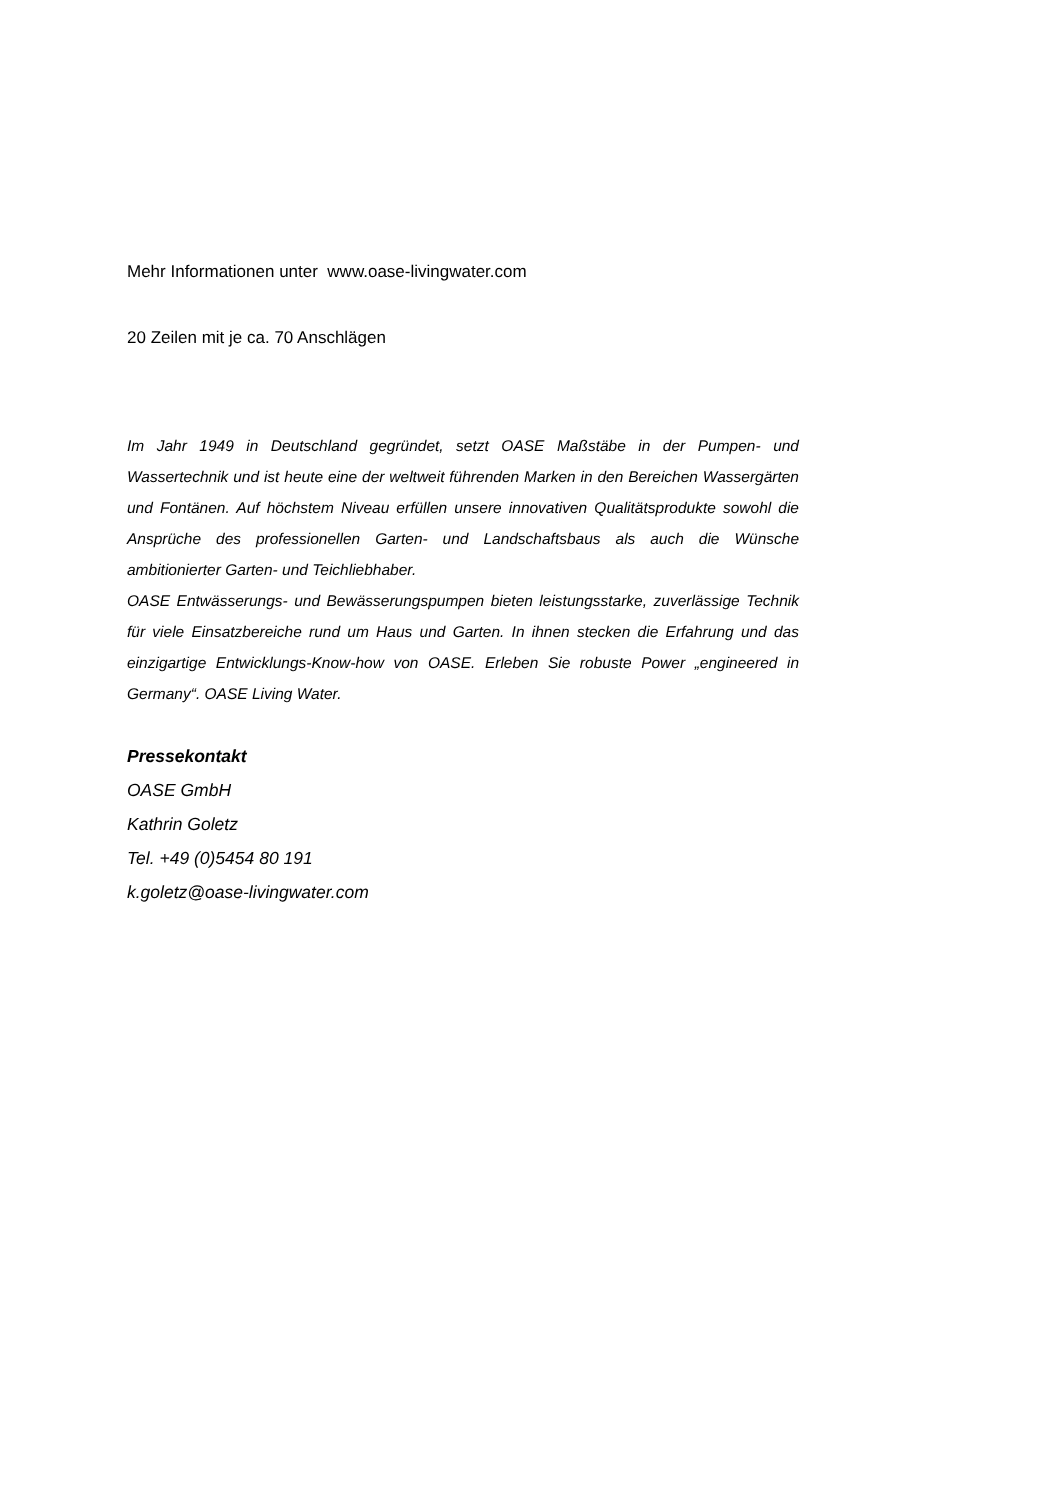Mehr Informationen unter www.oase-livingwater.com
20 Zeilen mit je ca. 70 Anschlägen
Im Jahr 1949 in Deutschland gegründet, setzt OASE Maßstäbe in der Pumpen- und Wassertechnik und ist heute eine der weltweit führenden Marken in den Bereichen Wassergärten und Fontänen. Auf höchstem Niveau erfüllen unsere innovativen Qualitätsprodukte sowohl die Ansprüche des professionellen Garten- und Landschaftsbaus als auch die Wünsche ambitionierter Garten- und Teichliebhaber.
OASE Entwässerungs- und Bewässerungspumpen bieten leistungsstarke, zuverlässige Technik für viele Einsatzbereiche rund um Haus und Garten. In ihnen stecken die Erfahrung und das einzigartige Entwicklungs-Know-how von OASE. Erleben Sie robuste Power „engineered in Germany“. OASE Living Water.
Pressekontakt
OASE GmbH
Kathrin Goletz
Tel. +49 (0)5454 80 191
k.goletz@oase-livingwater.com